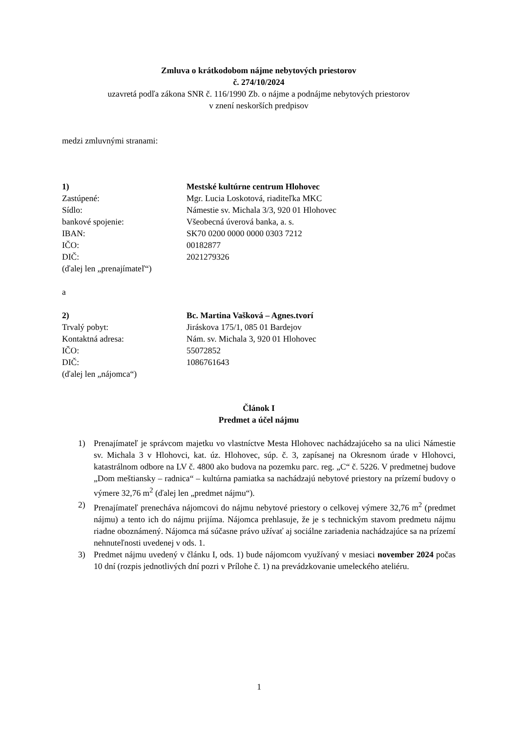Zmluva o krátkodobom nájme nebytových priestorov
č. 274/10/2024
uzavretá podľa zákona SNR č. 116/1990 Zb. o nájme a podnájme nebytových priestorov
v znení neskorších predpisov
medzi zmluvnými stranami:
1) Mestské kultúrne centrum Hlohovec
Zastúpené: Mgr. Lucia Loskotová, riaditeľka MKC
Sídlo: Námestie sv. Michala 3/3, 920 01 Hlohovec
bankové spojenie: Všeobecná úverová banka, a. s.
IBAN: SK70 0200 0000 0000 0303 7212
IČO: 00182877
DIČ: 2021279326
(ďalej len „prenajímateľ“)
a
2) Bc. Martina Vašková – Agnes.tvorí
Trvalý pobyt: Jiráskova 175/1, 085 01 Bardejov
Kontaktná adresa: Nám. sv. Michala 3, 920 01 Hlohovec
IČO: 55072852
DIČ: 1086761643
(ďalej len „nájomca“)
Článok I
Predmet a účel nájmu
1) Prenajímateľ je správcom majetku vo vlastníctve Mesta Hlohovec nachádzajúceho sa na ulici Námestie sv. Michala 3 v Hlohovci, kat. úz. Hlohovec, súp. č. 3, zapísanej na Okresnom úrade v Hlohovci, katastrálnom odbore na LV č. 4800 ako budova na pozemku parc. reg. „C“ č. 5226. V predmetnej budove „Dom meštiansky – radnica“ – kultúrna pamiatka sa nachádzajú nebytové priestory na prízemí budovy o výmere 32,76 m<sup>2</sup> (ďalej len „predmet nájmu“).
2) Prenajímateľ prenecháva nájomcovi do nájmu nebytové priestory o celkovej výmere 32,76 m<sup>2</sup> (predmet nájmu) a tento ich do nájmu prijíma. Nájomca prehlasuje, že je s technickým stavom predmetu nájmu riadne oboznámený. Nájomca má súčasne právo užívať aj sociálne zariadenia nachádzajúce sa na prízemí nehnuteľnosti uvedenej v ods. 1.
3) Predmet nájmu uvedený v článku I, ods. 1) bude nájomcom využívaný v mesiaci november 2024 počas 10 dní (rozpis jednotlivých dní pozri v Prílohe č. 1) na prevádzkovanie umeleckého ateliéru.
1